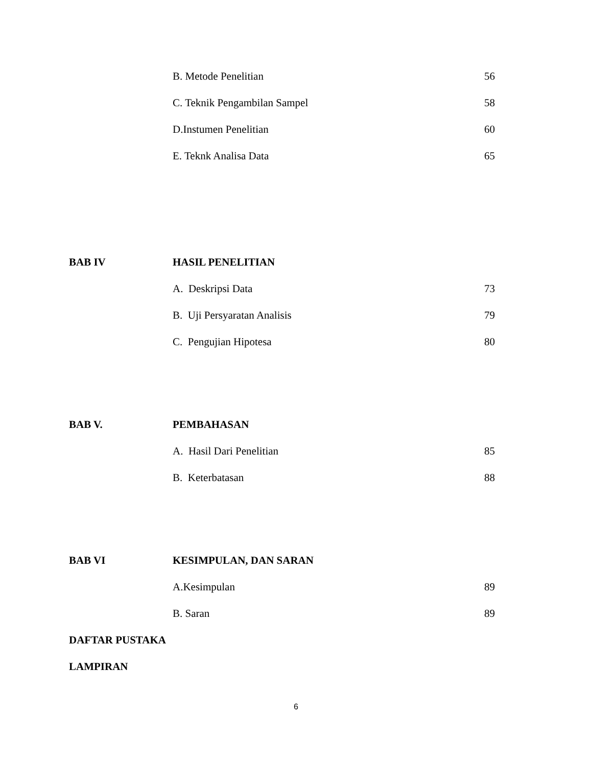B. Metode Penelitian 56
C. Teknik Pengambilan Sampel 58
D.Instumen Penelitian 60
E. Teknk Analisa Data 65
BAB IV HASIL PENELITIAN
A. Deskripsi Data 73
B. Uji Persyaratan Analisis 79
C. Pengujian Hipotesa 80
BAB V. PEMBAHASAN
A. Hasil Dari Penelitian 85
B. Keterbatasan 88
BAB VI KESIMPULAN, DAN SARAN
A.Kesimpulan 89
B. Saran 89
DAFTAR PUSTAKA
LAMPIRAN
6